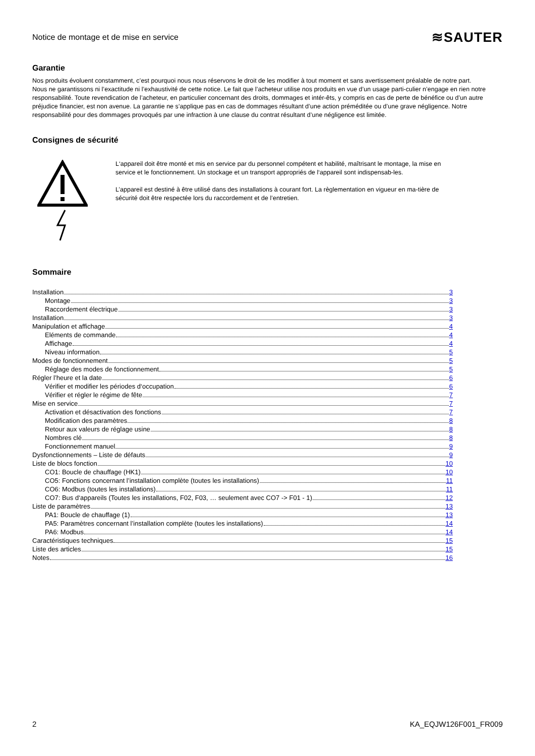Notice de montage et de mise en service ≋SAUTER
Garantie
Nos produits évoluent constamment, c’est pourquoi nous nous réservons le droit de les modifier à tout moment et sans avertissement préalable de notre part.
Nous ne garantissons ni l’exactitude ni l’exhaustivité de cette notice. Le fait que l’acheteur utilise nos produits en vue d’un usage parti-culier n’engage en rien notre responsabilité. Toute revendication de l’acheteur, en particulier concernant des droits, dommages et intér-êts, y compris en cas de perte de bénéfice ou d’un autre préjudice financier, est non avenue. La garantie ne s’applique pas en cas de dommages résultant d’une action préméditée ou d’une grave négligence. Notre responsabilité pour des dommages provoqués par une infraction à une clause du contrat résultant d’une négligence est limitée.
Consignes de sécurité
L‘appareil doit être monté et mis en service par du personnel compétent et habilité, maîtrisant le montage, la mise en service et le fonctionnement. Un stockage et un transport appropriés de l‘appareil sont indispensab-les.
L’appareil est destiné à être utilisé dans des installations à courant fort. La règlementation en vigueur en ma-tière de sécurité doit être respectée lors du raccordement et de l’entretien.
Sommaire
Installation 3
Montage 3
Raccordement électrique 3
Installation 3
Manipulation et affichage 4
Eléments de commande 4
Affichage 4
Niveau information 5
Modes de fonctionnement 5
Réglage des modes de fonctionnement 5
Régler l’heure et la date 6
Vérifier et modifier les périodes d‘occupation 6
Vérifier et régler le régime de fête 7
Mise en service 7
Activation et désactivation des fonctions 7
Modification des paramètres 8
Retour aux valeurs de réglage usine 8
Nombres clé 8
Fonctionnement manuel 9
Dysfonctionnements – Liste de défauts 9
Liste de blocs fonction 10
CO1: Boucle de chauffage (HK1) 10
CO5: Fonctions concernant l’installation complète (toutes les installations) 11
CO6: Modbus (toutes les installations) 11
CO7: Bus d‘appareils (Toutes les installations, F02, F03, … seulement avec CO7 -> F01 - 1) 12
Liste de paramètres 13
PA1: Boucle de chauffage (1) 13
PA5: Paramètres concernant l’installation complète (toutes les installations) 14
PA6: Modbus 14
Caractéristiques techniques 15
Liste des articles 15
Notes 16
2 KA_EQJW126F001_FR009